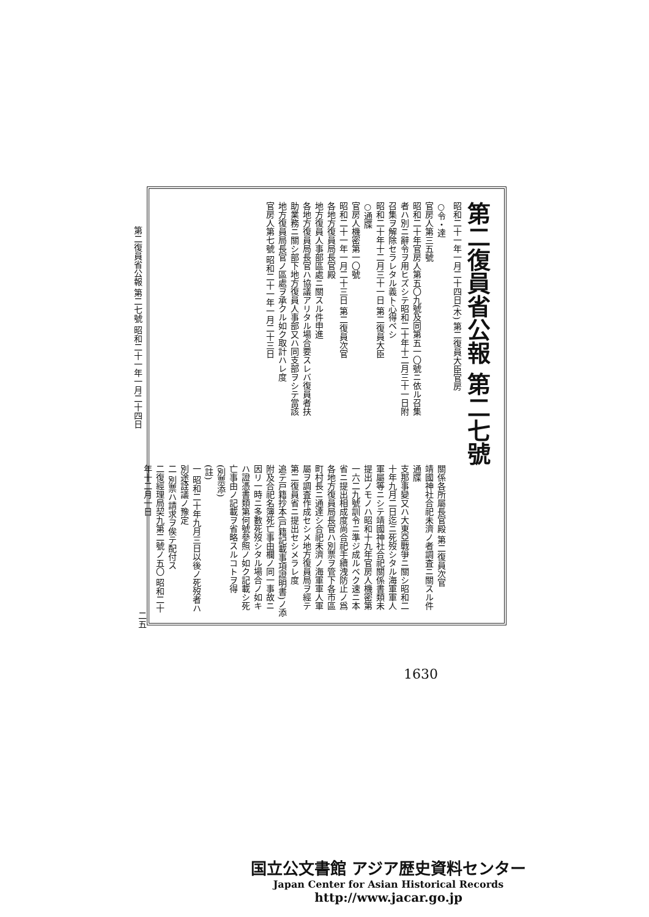第二復員省公報 第二七號
昭和二十一年一月二十四日(木) 第二復員大臣官房
○令・達
官房人第三五號
昭和二十年官房人第五〇九號及同第五一〇號ニ依ル召集者ハ別ニ辭令ヲ用ヒズシテ昭和二十年十二月三十一日附召集ヲ解除セラレタル義ト心得ベシ
昭和二十年十二月三十一日 第二復員大臣
○通牒
官房人機密第一〇號
昭和二十一年一月二十三日 第二復員次官
各地方復員局長官殿
地方復員人事部區處ニ關スル件申進
各地方復員局長官ハ協議アリタル場合要スレバ復員者扶助業務ニ關シ部下地方復員人事部又ハ同支部ヲシテ當該地方復員局長官ノ區處ヲ承クル如ク取計ハレ度
官房人第七號 昭和二十一年一月二十三日
關係各所屬長官殿 第二復員次官
靖國神社合祀未濟ノ者調査ニ關スル件通牒
支那事變又ハ大東亞戰爭ニ關シ昭和二十年九月二日迄ニ死歿シタル海軍軍人軍屬等ニシテ靖國神社合祀關係書類未提出ノモノハ昭和十九年官房人機密第一六二九號訓令ニ準ジ成ルベク速ニ本省ニ提出相成度尚合祀手續洩防止ノ爲各地方復員局長官ハ別票ヲ管下各市區町村長ニ通達シ合祀未濟ノ海軍軍人軍屬ヲ調査作成セシメ地方復員局ヲ經テ第二復員省ニ提出セシメラレ度
追テ戸籍抄本(戸籍記載事項證明書)ノ添附及合祀名簿死亡事由欄ノ同一事故ニ因リ一時ニ多數死歿シタル場合ノ如キハ證憑書類第何號參照ノ如ク記載シ死亡事由ノ記載ヲ省略スルコトヲ得
(別票添)
(註)
一 昭和二十年九月三日以後ノ死歿者ハ別途詮議ノ豫定
二 別票ハ請求ヲ俟テ配付ス
二復經理局契九第二號ノ五〇 昭和二十年十二月一日
第二復員省公報 第二七號 昭和二十一年一月二十四日
二五
1630
国立公文書館 アジア歴史資料センター
Japan Center for Asian Historical Records
http://www.jacar.go.jp